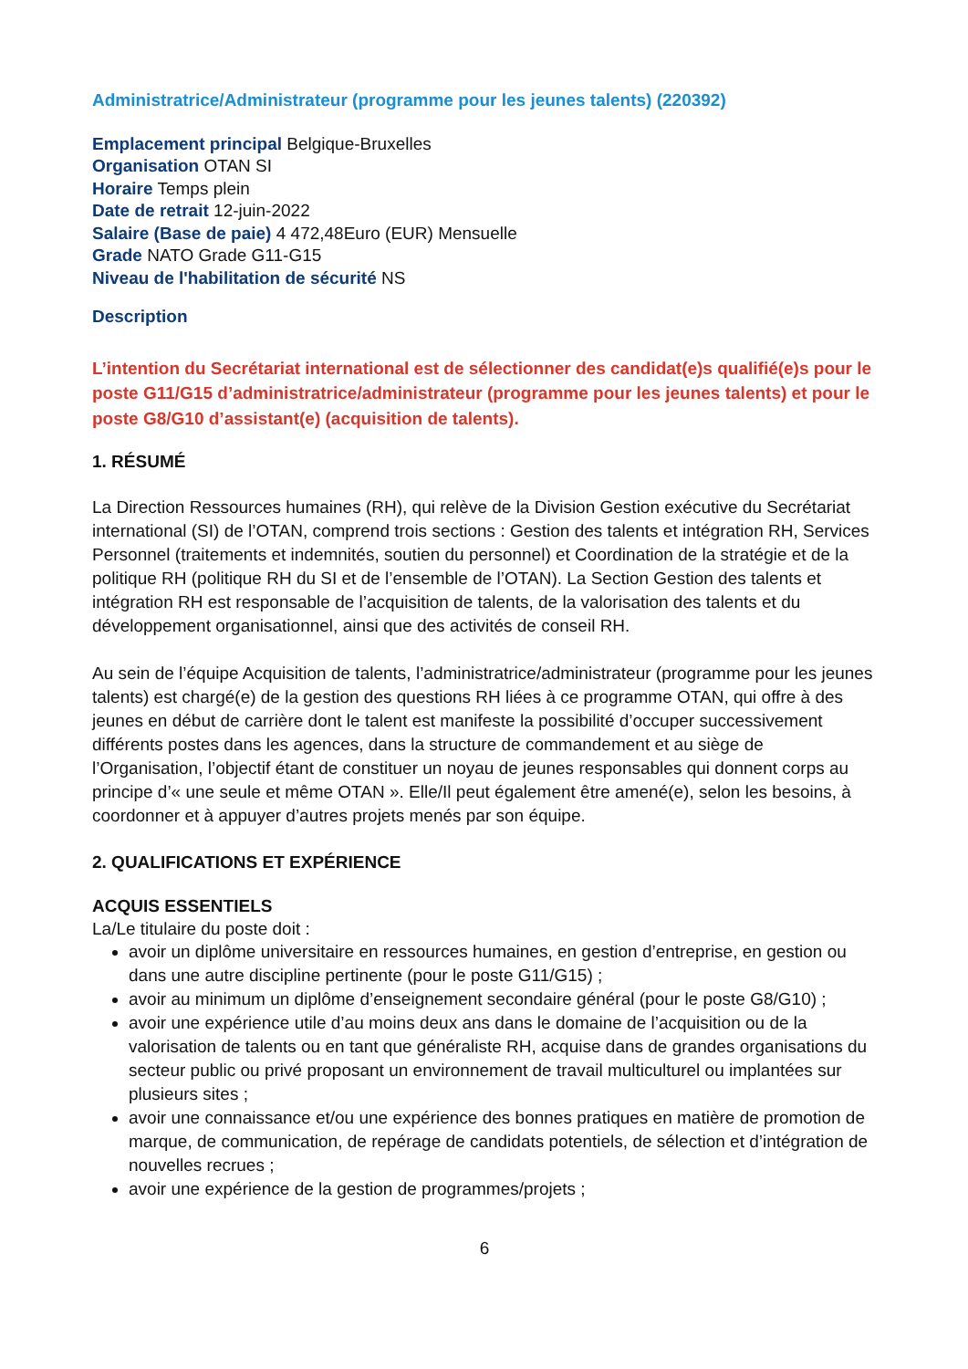Administratrice/Administrateur (programme pour les jeunes talents) (220392)
Emplacement principal Belgique-Bruxelles
Organisation OTAN SI
Horaire Temps plein
Date de retrait 12-juin-2022
Salaire (Base de paie) 4 472,48Euro (EUR) Mensuelle
Grade NATO Grade G11-G15
Niveau de l'habilitation de sécurité NS
Description
L’intention du Secrétariat international est de sélectionner des candidat(e)s qualifié(e)s pour le poste G11/G15 d’administratrice/administrateur (programme pour les jeunes talents) et pour le poste G8/G10 d’assistant(e) (acquisition de talents).
1. RÉSUMÉ
La Direction Ressources humaines (RH), qui relève de la Division Gestion exécutive du Secrétariat international (SI) de l’OTAN, comprend trois sections : Gestion des talents et intégration RH, Services Personnel (traitements et indemnités, soutien du personnel) et Coordination de la stratégie et de la politique RH (politique RH du SI et de l’ensemble de l’OTAN). La Section Gestion des talents et intégration RH est responsable de l’acquisition de talents, de la valorisation des talents et du développement organisationnel, ainsi que des activités de conseil RH.
Au sein de l’équipe Acquisition de talents, l’administratrice/administrateur (programme pour les jeunes talents) est chargé(e) de la gestion des questions RH liées à ce programme OTAN, qui offre à des jeunes en début de carrière dont le talent est manifeste la possibilité d’occuper successivement différents postes dans les agences, dans la structure de commandement et au siège de l’Organisation, l’objectif étant de constituer un noyau de jeunes responsables qui donnent corps au principe d’« une seule et même OTAN ». Elle/Il peut également être amené(e), selon les besoins, à coordonner et à appuyer d’autres projets menés par son équipe.
2. QUALIFICATIONS ET EXPÉRIENCE
ACQUIS ESSENTIELS
La/Le titulaire du poste doit :
avoir un diplôme universitaire en ressources humaines, en gestion d’entreprise, en gestion ou dans une autre discipline pertinente (pour le poste G11/G15) ;
avoir au minimum un diplôme d’enseignement secondaire général (pour le poste G8/G10) ;
avoir une expérience utile d’au moins deux ans dans le domaine de l’acquisition ou de la valorisation de talents ou en tant que généraliste RH, acquise dans de grandes organisations du secteur public ou privé proposant un environnement de travail multiculturel ou implantées sur plusieurs sites ;
avoir une connaissance et/ou une expérience des bonnes pratiques en matière de promotion de marque, de communication, de repérage de candidats potentiels, de sélection et d’intégration de nouvelles recrues ;
avoir une expérience de la gestion de programmes/projets ;
6